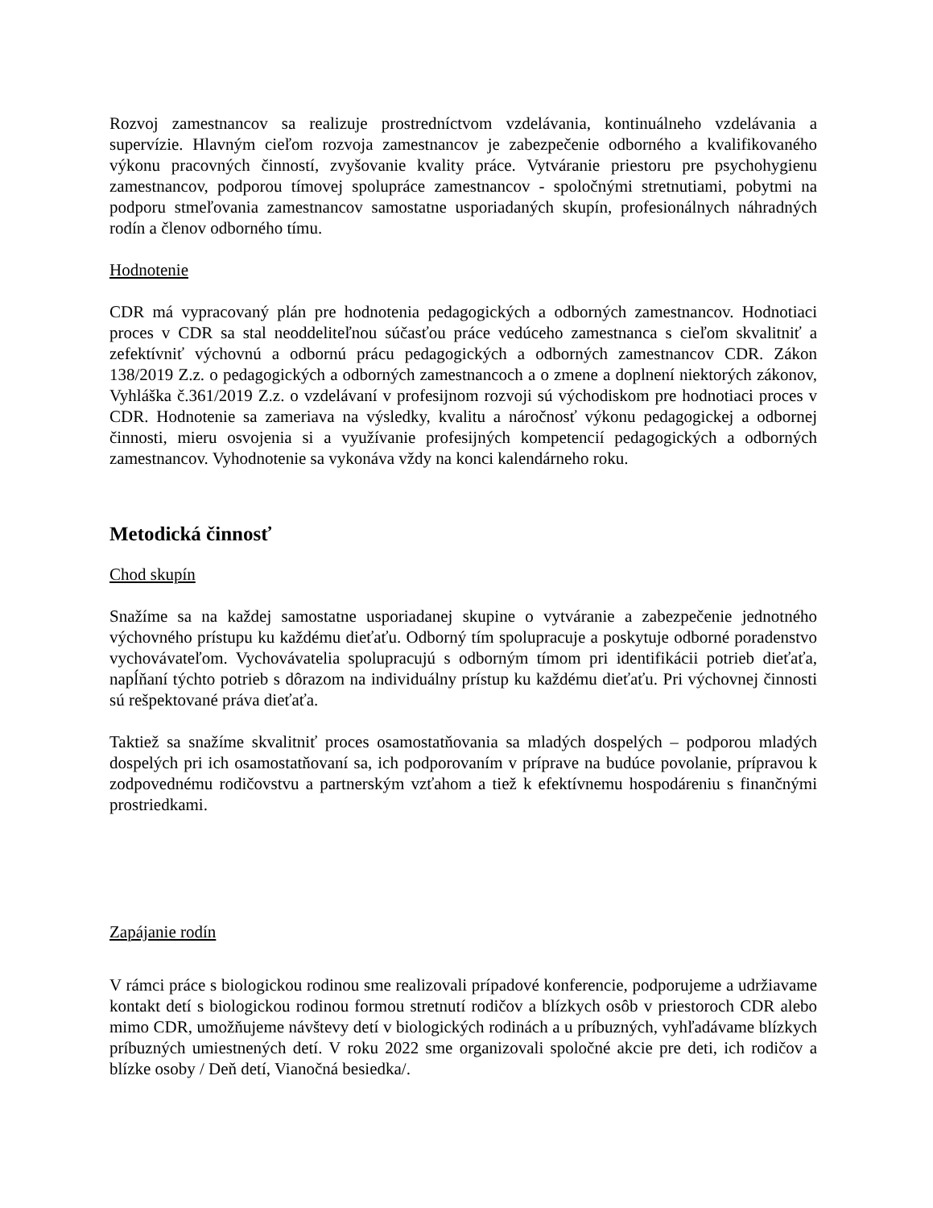Rozvoj zamestnancov sa realizuje prostredníctvom vzdelávania, kontinuálneho vzdelávania a supervízie. Hlavným cieľom rozvoja zamestnancov je zabezpečenie odborného a kvalifikovaného výkonu pracovných činností, zvyšovanie kvality práce. Vytváranie priestoru pre psychohygienu zamestnancov, podporou tímovej spolupráce zamestnancov - spoločnými stretnutiami, pobytmi na podporu stmeľovania zamestnancov samostatne usporiadaných skupín, profesionálnych náhradných rodín a členov odborného tímu.
Hodnotenie
CDR má vypracovaný plán pre hodnotenia pedagogických a odborných zamestnancov. Hodnotiaci proces v CDR sa stal neoddeliteľnou súčasťou práce vedúceho zamestnanca s cieľom skvalitniť a zefektívniť výchovnú a odbornú prácu pedagogických a odborných zamestnancov CDR. Zákon 138/2019 Z.z. o pedagogických a odborných zamestnancoch a o zmene a doplnení niektorých zákonov, Vyhláška č.361/2019 Z.z. o vzdelávaní v profesijnom rozvoji sú východiskom pre hodnotiaci proces v CDR. Hodnotenie sa zameriava na výsledky, kvalitu a náročnosť výkonu pedagogickej a odbornej činnosti, mieru osvojenia si a využívanie profesijných kompetencií pedagogických a odborných zamestnancov. Vyhodnotenie sa vykonáva vždy na konci kalendárneho roku.
Metodická činnosť
Chod skupín
Snažíme sa na každej samostatne usporiadanej skupine o vytváranie a zabezpečenie jednotného výchovného prístupu ku každému dieťaťu. Odborný tím spolupracuje a poskytuje odborné poradenstvo vychovávateľom. Vychovávatelia spolupracujú s odborným tímom pri identifikácii potrieb dieťaťa, napĺňaní týchto potrieb s dôrazom na individuálny prístup ku každému dieťaťu. Pri výchovnej činnosti sú rešpektované práva dieťaťa.
Taktiež sa snažíme skvalitniť proces osamostatňovania sa mladých dospelých – podporou mladých dospelých pri ich osamostatňovaní sa, ich podporovaním v príprave na budúce povolanie, prípravou k zodpovednému rodičovstvu a partnerským vzťahom a tiež k efektívnemu hospodáreniu s finančnými prostriedkami.
Zapájanie rodín
V rámci práce s biologickou rodinou sme realizovali prípadové konferencie, podporujeme a udržiavame kontakt detí s biologickou rodinou formou stretnutí rodičov a blízkych osôb v priestoroch CDR alebo mimo CDR, umožňujeme návštevy detí v biologických rodinách a u príbuzných, vyhľadávame blízkych príbuzných umiestnených detí. V roku 2022 sme organizovali spoločné akcie pre deti, ich rodičov a blízke osoby / Deň detí, Vianočná besiedka/.